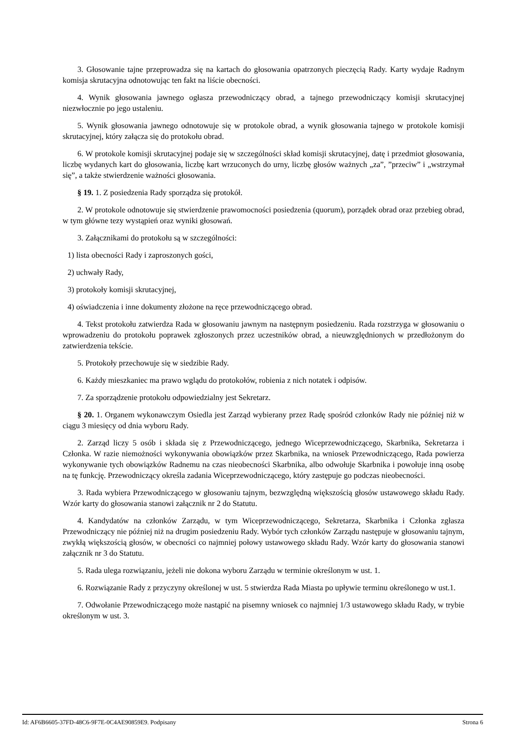3. Głosowanie tajne przeprowadza się na kartach do głosowania opatrzonych pieczęcią Rady. Karty wydaje Radnym komisja skrutacyjna odnotowując ten fakt na liście obecności.
4. Wynik głosowania jawnego ogłasza przewodniczący obrad, a tajnego przewodniczący komisji skrutacyjnej niezwłocznie po jego ustaleniu.
5. Wynik głosowania jawnego odnotowuje się w protokole obrad, a wynik głosowania tajnego w protokole komisji skrutacyjnej, który załącza się do protokołu obrad.
6. W protokole komisji skrutacyjnej podaje się w szczególności skład komisji skrutacyjnej, datę i przedmiot głosowania, liczbę wydanych kart do głosowania, liczbę kart wrzuconych do urny, liczbę głosów ważnych „za”, ”przeciw” i „wstrzymał się”, a także stwierdzenie ważności głosowania.
§ 19. 1. Z posiedzenia Rady sporządza się protokół.
2. W protokole odnotowuje się stwierdzenie prawomocności posiedzenia (quorum), porządek obrad oraz przebieg obrad, w tym główne tezy wystąpień oraz wyniki głosowań.
3. Załącznikami do protokołu są w szczególności:
1) lista obecności Rady i zaproszonych gości,
2) uchwały Rady,
3) protokoły komisji skrutacyjnej,
4) oświadczenia i inne dokumenty złożone na ręce przewodniczącego obrad.
4. Tekst protokołu zatwierdza Rada w głosowaniu jawnym na następnym posiedzeniu. Rada rozstrzyga w głosowaniu o wprowadzeniu do protokołu poprawek zgłoszonych przez uczestników obrad, a nieuwzględnionych w przedłożonym do zatwierdzenia tekście.
5. Protokoły przechowuje się w siedzibie Rady.
6. Każdy mieszkaniec ma prawo wglądu do protokołów, robienia z nich notatek i odpisów.
7. Za sporządzenie protokołu odpowiedzialny jest Sekretarz.
§ 20. 1. Organem wykonawczym Osiedla jest Zarząd wybierany przez Radę spośród członków Rady nie później niż w ciągu 3 miesięcy od dnia wyboru Rady.
2. Zarząd liczy 5 osób i składa się z Przewodniczącego, jednego Wiceprzewodniczącego, Skarbnika, Sekretarza i Członka. W razie niemożności wykonywania obowiązków przez Skarbnika, na wniosek Przewodniczącego, Rada powierza wykonywanie tych obowiązków Radnemu na czas nieobecności Skarbnika, albo odwołuje Skarbnika i powołuje inną osobę na tę funkcję. Przewodniczący określa zadania Wiceprzewodniczącego, który zastępuje go podczas nieobecności.
3. Rada wybiera Przewodniczącego w głosowaniu tajnym, bezwzględną większością głosów ustawowego składu Rady. Wzór karty do głosowania stanowi załącznik nr 2 do Statutu.
4. Kandydatów na członków Zarządu, w tym Wiceprzewodniczącego, Sekretarza, Skarbnika i Członka zgłasza Przewodniczący nie później niż na drugim posiedzeniu Rady. Wybór tych członków Zarządu następuje w głosowaniu tajnym, zwykłą większością głosów, w obecności co najmniej połowy ustawowego składu Rady. Wzór karty do głosowania stanowi załącznik nr 3 do Statutu.
5. Rada ulega rozwiązaniu, jeżeli nie dokona wyboru Zarządu w terminie określonym w ust. 1.
6. Rozwiązanie Rady z przyczyny określonej w ust. 5 stwierdza Rada Miasta po upływie terminu określonego w ust.1.
7. Odwołanie Przewodniczącego może nastąpić na pisemny wniosek co najmniej 1/3 ustawowego składu Rady, w trybie określonym w ust. 3.
Id: AF6B6605-37FD-48C6-9F7E-0C4AE90859E9. Podpisany Strona 6